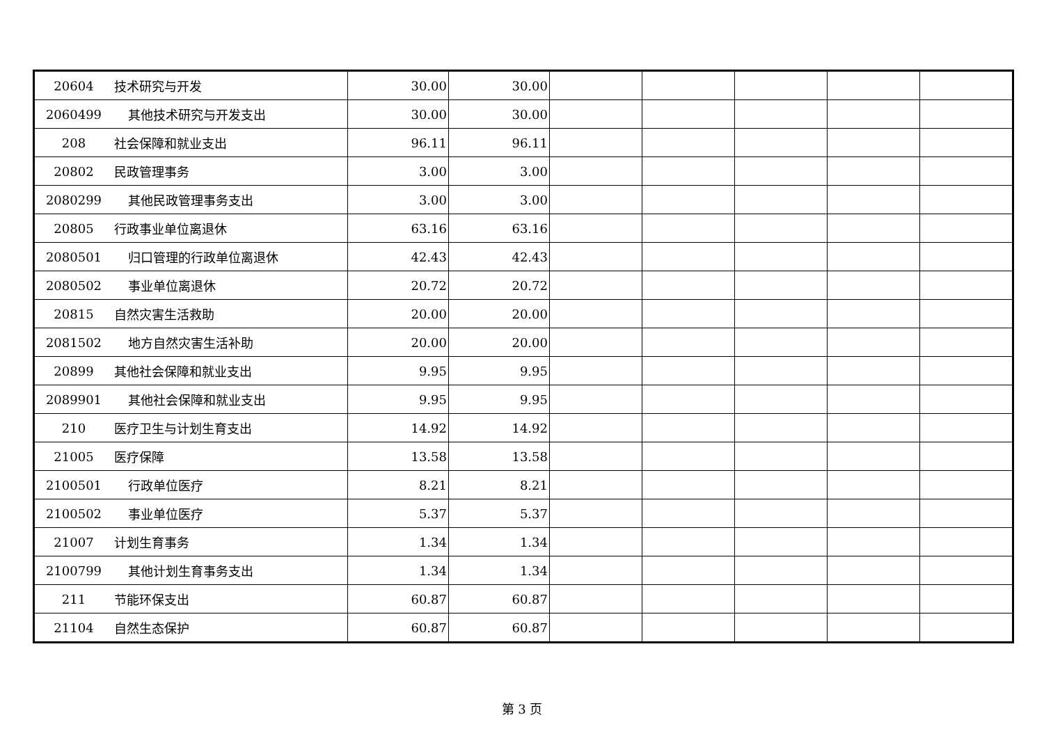| 20604 | 技术研究与开发 | 30.00 | 30.00 | | | | | |
| 2060499 | 其他技术研究与开发支出 | 30.00 | 30.00 | | | | | |
| 208 | 社会保障和就业支出 | 96.11 | 96.11 | | | | | |
| 20802 | 民政管理事务 | 3.00 | 3.00 | | | | | |
| 2080299 | 其他民政管理事务支出 | 3.00 | 3.00 | | | | | |
| 20805 | 行政事业单位离退休 | 63.16 | 63.16 | | | | | |
| 2080501 | 归口管理的行政单位离退休 | 42.43 | 42.43 | | | | | |
| 2080502 | 事业单位离退休 | 20.72 | 20.72 | | | | | |
| 20815 | 自然灾害生活救助 | 20.00 | 20.00 | | | | | |
| 2081502 | 地方自然灾害生活补助 | 20.00 | 20.00 | | | | | |
| 20899 | 其他社会保障和就业支出 | 9.95 | 9.95 | | | | | |
| 2089901 | 其他社会保障和就业支出 | 9.95 | 9.95 | | | | | |
| 210 | 医疗卫生与计划生育支出 | 14.92 | 14.92 | | | | | |
| 21005 | 医疗保障 | 13.58 | 13.58 | | | | | |
| 2100501 | 行政单位医疗 | 8.21 | 8.21 | | | | | |
| 2100502 | 事业单位医疗 | 5.37 | 5.37 | | | | | |
| 21007 | 计划生育事务 | 1.34 | 1.34 | | | | | |
| 2100799 | 其他计划生育事务支出 | 1.34 | 1.34 | | | | | |
| 211 | 节能环保支出 | 60.87 | 60.87 | | | | | |
| 21104 | 自然生态保护 | 60.87 | 60.87 | | | | | |
第 3 页